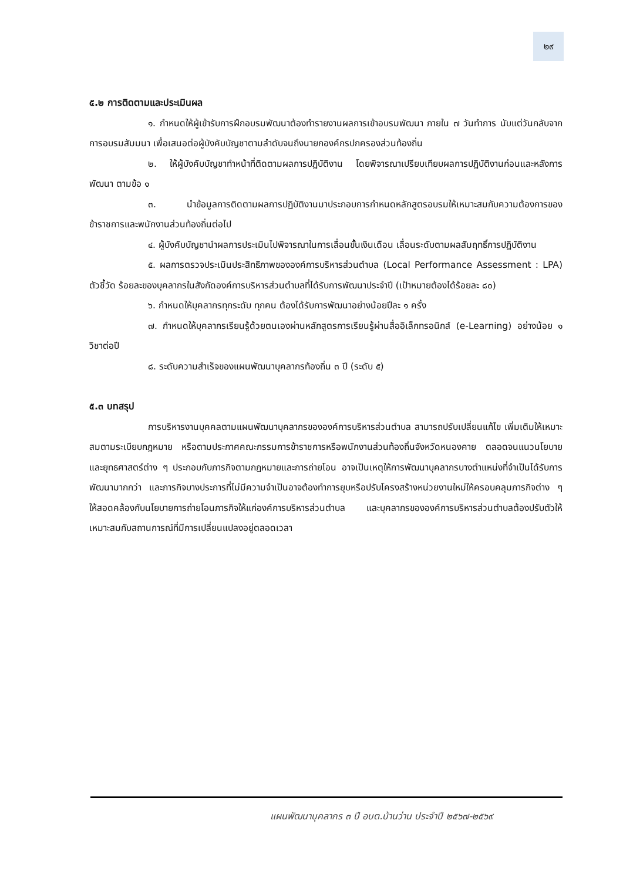๒๙
๕.๒ การติดตามและประเมินผล
๑. กำหนดให้ผู้เข้ารับการฝึกอบรมพัฒนาต้องทำรายงานผลการเข้าอบรมพัฒนา ภายใน ๗ วันทำการ นับแต่วันกลับจากการอบรมสัมมนา เพื่อเสนอต่อผู้บังคับบัญชาตามลำดับจนถึงนายกองค์กรปกครองส่วนท้องถิ่น
๒. ให้ผู้บังคับบัญชาทำหน้าที่ติดตามผลการปฏิบัติงาน โดยพิจารณาเปรียบเทียบผลการปฏิบัติงานก่อนและหลังการพัฒนา ตามข้อ ๑
๓. นำข้อมูลการติดตามผลการปฏิบัติงานมาประกอบการกำหนดหลักสูตรอบรมให้เหมาะสมกับความต้องการของข้าราชการและพนักงานส่วนท้องถิ่นต่อไป
๔. ผู้บังคับบัญชานำผลการประเมินไปพิจารณาในการเลื่อนขั้นเงินเดือน เลื่อนระดับตามผลสัมฤทธิ์การปฏิบัติงาน
๕. ผลการตรวจประเมินประสิทธิภาพขององค์การบริหารส่วนตำบล (Local Performance Assessment : LPA) ตัวชี้วัด ร้อยละของบุคลากรในสังกัดองค์การบริหารส่วนตำบลที่ได้รับการพัฒนาประจำปี (เป้าหมายต้องได้ร้อยละ ๘๐)
๖. กำหนดให้บุคลากรทุกระดับ ทุกคน ต้องได้รับการพัฒนาอย่างน้อยปีละ ๑ ครั้ง
๗. กำหนดให้บุคลากรเรียนรู้ด้วยตนเองผ่านหลักสูตรการเรียนรู้ผ่านสื่ออิเล็กทรอนิกส์ (e-Learning) อย่างน้อย ๑ วิชาต่อปี
๘. ระดับความสำเร็จของแผนพัฒนาบุคลากรท้องถิ่น ๓ ปี (ระดับ ๕)
๕.๓ บทสรุป
การบริหารงานบุคคลตามแผนพัฒนาบุคลากรขององค์การบริหารส่วนตำบล สามารถปรับเปลี่ยนแก้ไข เพิ่มเติมให้เหมาะสมตามระเบียบกฎหมาย หรือตามประกาศคณะกรรมการข้าราชการหรือพนักงานส่วนท้องถิ่นจังหวัดหนองคาย ตลอดจนแนวนโยบายและยุทธศาสตร์ต่าง ๆ ประกอบกับภารกิจตามกฎหมายและการถ่ายโอน อาจเป็นเหตุให้การพัฒนาบุคลากรบางตำแหน่งที่จำเป็นได้รับการพัฒนามากกว่า และภารกิจบางประการที่ไม่มีความจำเป็นอาจต้องทำการยุบหรือปรับโครงสร้างหน่วยงานใหม่ให้ครอบคลุมภารกิจต่าง ๆ ให้สอดคล้องกับนโยบายการถ่ายโอนภารกิจให้แก่องค์การบริหารส่วนตำบล และบุคลากรขององค์การบริหารส่วนตำบลต้องปรับตัวให้เหมาะสมกับสถานการณ์ที่มีการเปลี่ยนแปลงอยู่ตลอดเวลา
แผนพัฒนาบุคลากร ๓ ปี อบต.บ้านว่าน ประจำปี ๒๕๖๗-๒๕๖๙